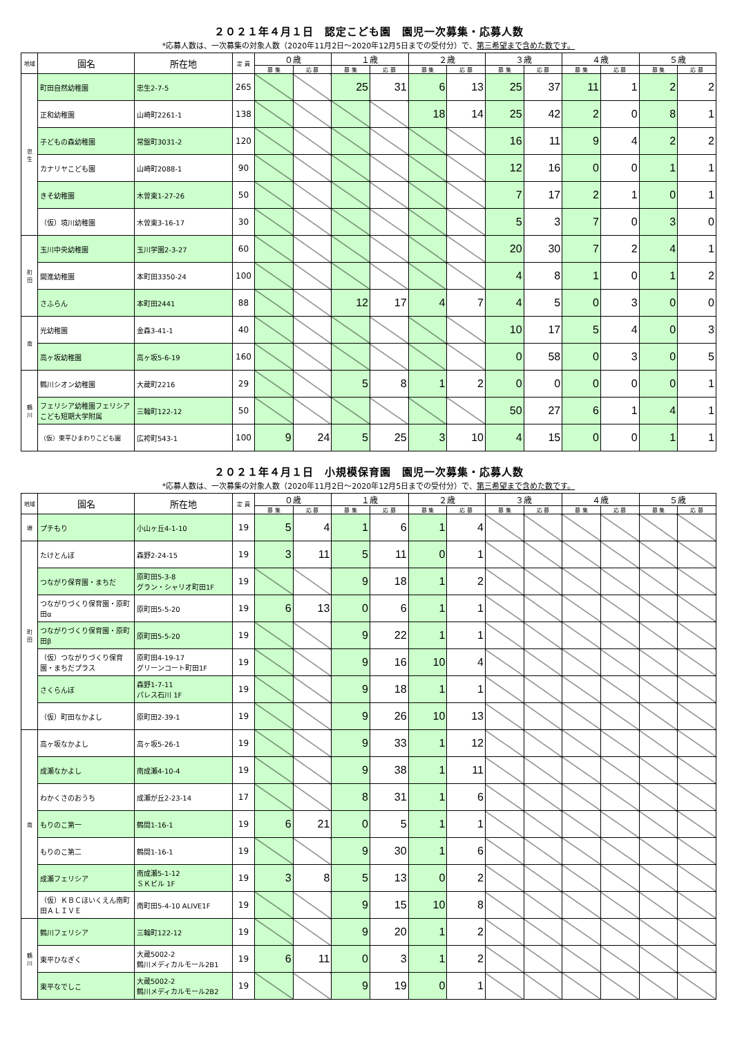２０２１年４月１日　認定こども園　園児一次募集・応募人数
*応募人数は、一次募集の対象人数（2020年11月2日～2020年12月5日までの受付分）で、第三希望まで含めた数です。
| 地域 | 園名 | 所在地 | 定 員 | ０歳 | | １歳 | | ２歳 | | ３歳 | | ４歳 | | ５歳 | |
| --- | --- | --- | --- | --- | --- | --- | --- | --- | --- | --- | --- | --- | --- | --- | --- |
| | | | | 募 集 | 応 募 | 募 集 | 応 募 | 募 集 | 応 募 | 募 集 | 応 募 | 募 集 | 応 募 | 募 集 | 応 募 |
| 忠 生 | 町田自然幼稚園 | 忠生2-7-5 | 265 | | | 25 | 31 | 6 | 13 | 25 | 37 | 11 | 1 | 2 | 2 |
| | 正和幼稚園 | 山崎町2261-1 | 138 | | | | | 18 | 14 | 25 | 42 | 2 | 0 | 8 | 1 |
| | 子どもの森幼稚園 | 常盤町3031-2 | 120 | | | | | | | 16 | 11 | 9 | 4 | 2 | 2 |
| | カナリヤこども園 | 山崎町2088-1 | 90 | | | | | | | 12 | 16 | 0 | 0 | 1 | 1 |
| | きそ幼稚園 | 木曽東1-27-26 | 50 | | | | | | | 7 | 17 | 2 | 1 | 0 | 1 |
| | （仮）境川幼稚園 | 木曽東3-16-17 | 30 | | | | | | | 5 | 3 | 7 | 0 | 3 | 0 |
| 町 田 | 玉川中央幼稚園 | 玉川学園2-3-27 | 60 | | | | | | | 20 | 30 | 7 | 2 | 4 | 1 |
| | 開進幼稚園 | 本町田3350-24 | 100 | | | | | | | 4 | 8 | 1 | 0 | 1 | 2 |
| | さふらん | 本町田2441 | 88 | | | 12 | 17 | 4 | 7 | 4 | 5 | 0 | 3 | 0 | 0 |
| 南 | 光幼稚園 | 金森3-41-1 | 40 | | | | | | | 10 | 17 | 5 | 4 | 0 | 3 |
| | 高ヶ坂幼稚園 | 高ヶ坂5-6-19 | 160 | | | | | | | 0 | 58 | 0 | 3 | 0 | 5 |
| 鶴 川 | 鶴川シオン幼稚園 | 大蔵町2216 | 29 | | | 5 | 8 | 1 | 2 | 0 | 0 | 0 | 0 | 0 | 1 |
| | フェリシア幼稚園フェリシアこども短期大学附属 | 三輪町122-12 | 50 | | | | | | | 50 | 27 | 6 | 1 | 4 | 1 |
| | （仮）東平ひまわりこども園 | 広袴町543-1 | 100 | 9 | 24 | 5 | 25 | 3 | 10 | 4 | 15 | 0 | 0 | 1 | 1 |
２０２１年４月１日　小規模保育園　園児一次募集・応募人数
*応募人数は、一次募集の対象人数（2020年11月2日～2020年12月5日までの受付分）で、第三希望まで含めた数です。
| 地域 | 園名 | 所在地 | 定 員 | ０歳 | | １歳 | | ２歳 | | ３歳 | | ４歳 | | ５歳 | |
| --- | --- | --- | --- | --- | --- | --- | --- | --- | --- | --- | --- | --- | --- | --- | --- |
| | | | | 募 集 | 応 募 | 募 集 | 応 募 | 募 集 | 応 募 | 募 集 | 応 募 | 募 集 | 応 募 | 募 集 | 応 募 |
| 堺 | プチもり | 小山ヶ丘4-1-10 | 19 | 5 | 4 | 1 | 6 | 1 | 4 | | | | | | |
| 町 田 | たけとんぼ | 森野2-24-15 | 19 | 3 | 11 | 5 | 11 | 0 | 1 | | | | | | |
| | つながり保育園・まちだ | 原町田5-3-8 グラン・シャリオ町田1F | 19 | | | 9 | 18 | 1 | 2 | | | | | | |
| | つながりづくり保育園・原町田α | 原町田5-5-20 | 19 | 6 | 13 | 0 | 6 | 1 | 1 | | | | | | |
| | つながりづくり保育園・原町田β | 原町田5-5-20 | 19 | | | 9 | 22 | 1 | 1 | | | | | | |
| | （仮）つながりづくり保育園・まちだプラス | 原町田4-19-17 グリーンコート町田1F | 19 | | | 9 | 16 | 10 | 4 | | | | | | |
| | さくらんぼ | 森野1-7-11 パレス石川 1F | 19 | | | 9 | 18 | 1 | 1 | | | | | | |
| | （仮）町田なかよし | 原町田2-39-1 | 19 | | | 9 | 26 | 10 | 13 | | | | | | |
| 南 | 高ヶ坂なかよし | 高ヶ坂5-26-1 | 19 | | | 9 | 33 | 1 | 12 | | | | | | |
| | 成瀬なかよし | 南成瀬4-10-4 | 19 | | | 9 | 38 | 1 | 11 | | | | | | |
| | わかくさのおうち | 成瀬が丘2-23-14 | 17 | | | 8 | 31 | 1 | 6 | | | | | | |
| | もりのこ第一 | 鶴間1-16-1 | 19 | 6 | 21 | 0 | 5 | 1 | 1 | | | | | | |
| | もりのこ第二 | 鶴間1-16-1 | 19 | | | 9 | 30 | 1 | 6 | | | | | | |
| | 成瀬フェリシア | 南成瀬5-1-12 ＳＫビル 1F | 19 | 3 | 8 | 5 | 13 | 0 | 2 | | | | | | |
| | （仮）ＫＢＣほいくえん南町田ＡＬＩＶＥ | 南町田5-4-10 ALIVE1F | 19 | | | 9 | 15 | 10 | 8 | | | | | | |
| 鶴 川 | 鶴川フェリシア | 三輪町122-12 | 19 | | | 9 | 20 | 1 | 2 | | | | | | |
| | 東平ひなぎく | 大蔵5002-2 鶴川メディカルモール2B1 | 19 | 6 | 11 | 0 | 3 | 1 | 2 | | | | | | |
| | 東平なでしこ | 大蔵5002-2 鶴川メディカルモール2B2 | 19 | | | 9 | 19 | 0 | 1 | | | | | | |